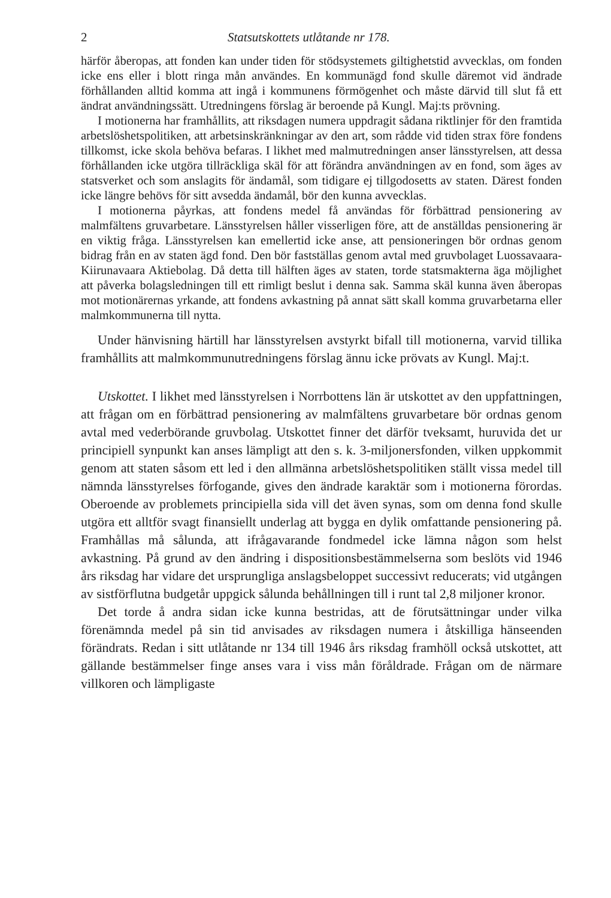2 Statsutskottets utlåtande nr 178.
härför åberopas, att fonden kan under tiden för stödsystemets giltighetstid avvecklas, om fonden icke ens eller i blott ringa mån användes. En kommunägd fond skulle däremot vid ändrade förhållanden alltid komma att ingå i kommunens förmögenhet och måste därvid till slut få ett ändrat användningssätt. Utredningens förslag är beroende på Kungl. Maj:ts prövning.
I motionerna har framhållits, att riksdagen numera uppdragit sådana riktlinjer för den framtida arbetslöshetspolitiken, att arbetsinskränkningar av den art, som rådde vid tiden strax före fondens tillkomst, icke skola behöva befaras. I likhet med malmutredningen anser länsstyrelsen, att dessa förhållanden icke utgöra tillräckliga skäl för att förändra användningen av en fond, som äges av statsverket och som anslagits för ändamål, som tidigare ej tillgodosetts av staten. Därest fonden icke längre behövs för sitt avsedda ändamål, bör den kunna avvecklas.
I motionerna påyrkas, att fondens medel få användas för förbättrad pensionering av malmfältens gruvarbetare. Länsstyrelsen håller visserligen före, att de anställdas pensionering är en viktig fråga. Länsstyrelsen kan emellertid icke anse, att pensioneringen bör ordnas genom bidrag från en av staten ägd fond. Den bör fastställas genom avtal med gruvbolaget Luossavaara-Kiirunavaara Aktiebolag. Då detta till hälften äges av staten, torde statsmakterna äga möjlighet att påverka bolagsledningen till ett rimligt beslut i denna sak. Samma skäl kunna även åberopas mot motionärernas yrkande, att fondens avkastning på annat sätt skall komma gruvarbetarna eller malmkommunerna till nytta.
Under hänvisning härtill har länsstyrelsen avstyrkt bifall till motionerna, varvid tillika framhållits att malmkommunutredningens förslag ännu icke prövats av Kungl. Maj:t.
Utskottet. I likhet med länsstyrelsen i Norrbottens län är utskottet av den uppfattningen, att frågan om en förbättrad pensionering av malmfältens gruvarbetare bör ordnas genom avtal med vederbörande gruvbolag. Utskottet finner det därför tveksamt, huruvida det ur principiell synpunkt kan anses lämpligt att den s. k. 3-miljonersfonden, vilken uppkommit genom att staten såsom ett led i den allmänna arbetslöshetspolitiken ställt vissa medel till nämnda länsstyrelses förfogande, gives den ändrade karaktär som i motionerna förordas. Oberoende av problemets principiella sida vill det även synas, som om denna fond skulle utgöra ett alltför svagt finansiellt underlag att bygga en dylik omfattande pensionering på. Framhållas må sålunda, att ifrågavarande fondmedel icke lämna någon som helst avkastning. På grund av den ändring i dispositionsbestämmelserna som beslöts vid 1946 års riksdag har vidare det ursprungliga anslagsbeloppet successivt reducerats; vid utgången av sistförflutna budgetår uppgick sålunda behållningen till i runt tal 2,8 miljoner kronor.
Det torde å andra sidan icke kunna bestridas, att de förutsättningar under vilka förenämnda medel på sin tid anvisades av riksdagen numera i åtskilliga hänseenden förändrats. Redan i sitt utlåtande nr 134 till 1946 års riksdag framhöll också utskottet, att gällande bestämmelser finge anses vara i viss mån föråldrade. Frågan om de närmare villkoren och lämpligaste